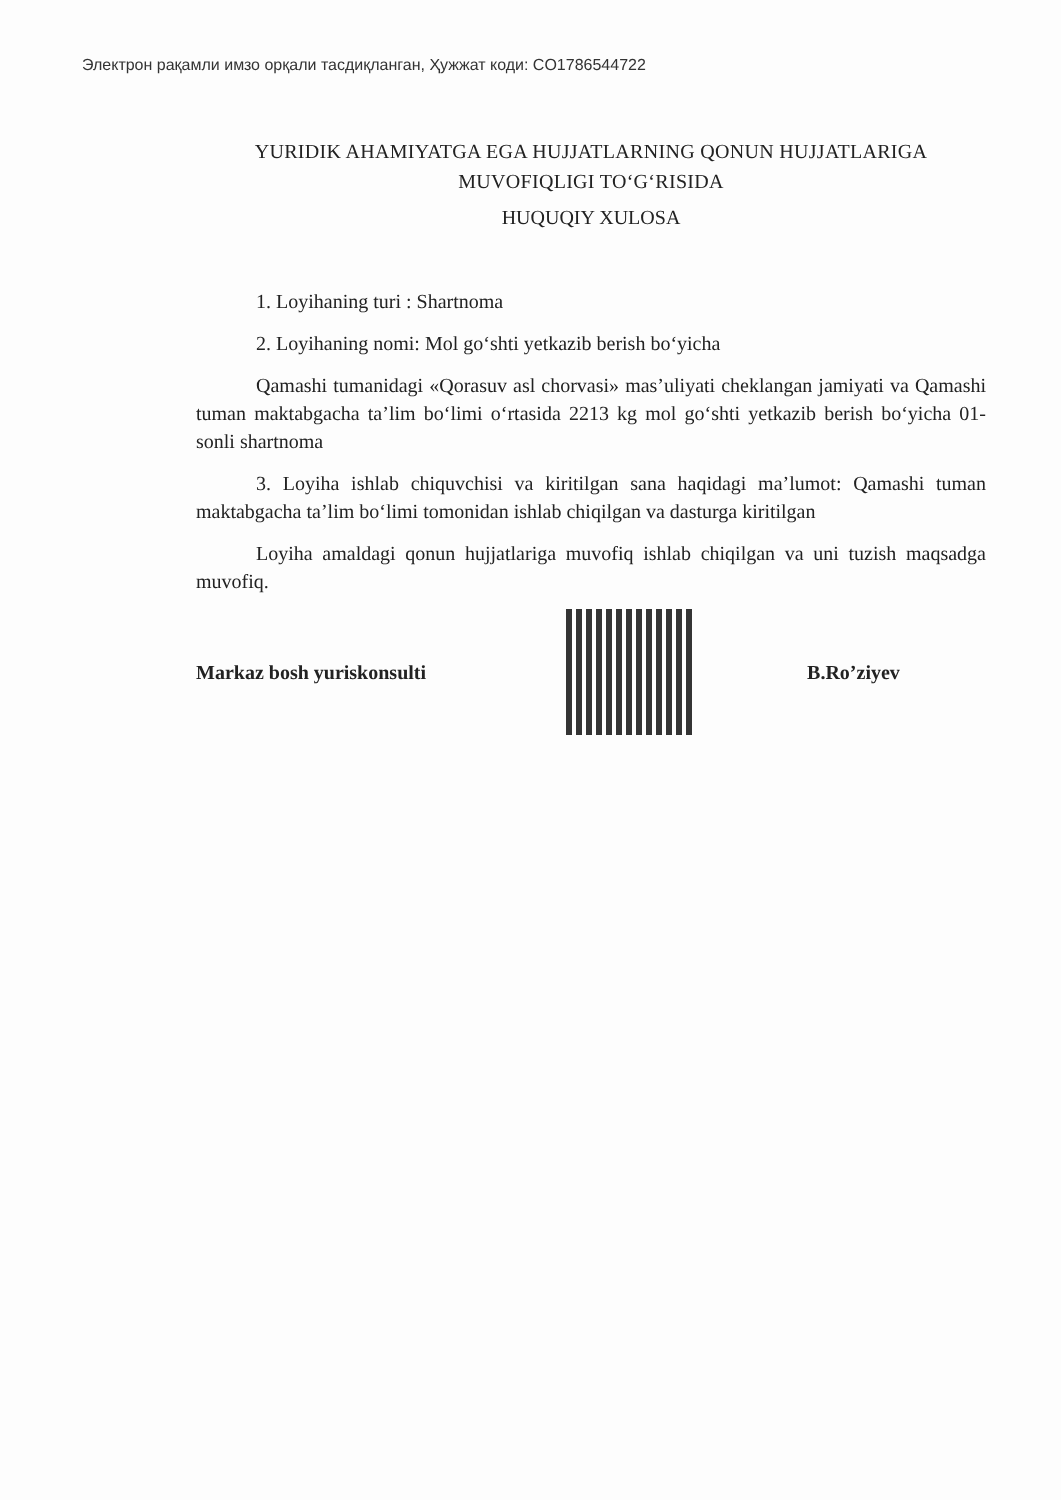Электрон рақамли имзо орқали тасдиқланган, Ҳужжат коди: CO1786544722
YURIDIK AHAMIYATGA EGA HUJJATLARNING QONUN HUJJATLARIGA MUVOFIQLIGI TO‘G‘RISIDA
HUQUQIY XULOSA
1. Loyihaning turi : Shartnoma
2. Loyihaning nomi: Mol go‘shti yetkazib berish bo‘yicha
Qamashi tumanidagi «Qorasuv asl chorvasi» mas’uliyati cheklangan jamiyati va Qamashi tuman maktabgacha ta’lim bo‘limi o‘rtasida 2213 kg mol go‘shti yetkazib berish bo‘yicha 01-sonli shartnoma
3. Loyiha ishlab chiquvchisi va kiritilgan sana haqidagi ma’lumot: Qamashi tuman maktabgacha ta’lim bo‘limi tomonidan ishlab chiqilgan va dasturga kiritilgan
Loyiha amaldagi qonun hujjatlariga muvofiq ishlab chiqilgan va uni tuzish maqsadga muvofiq.
Markaz bosh yuriskonsulti B.Ro’ziyev